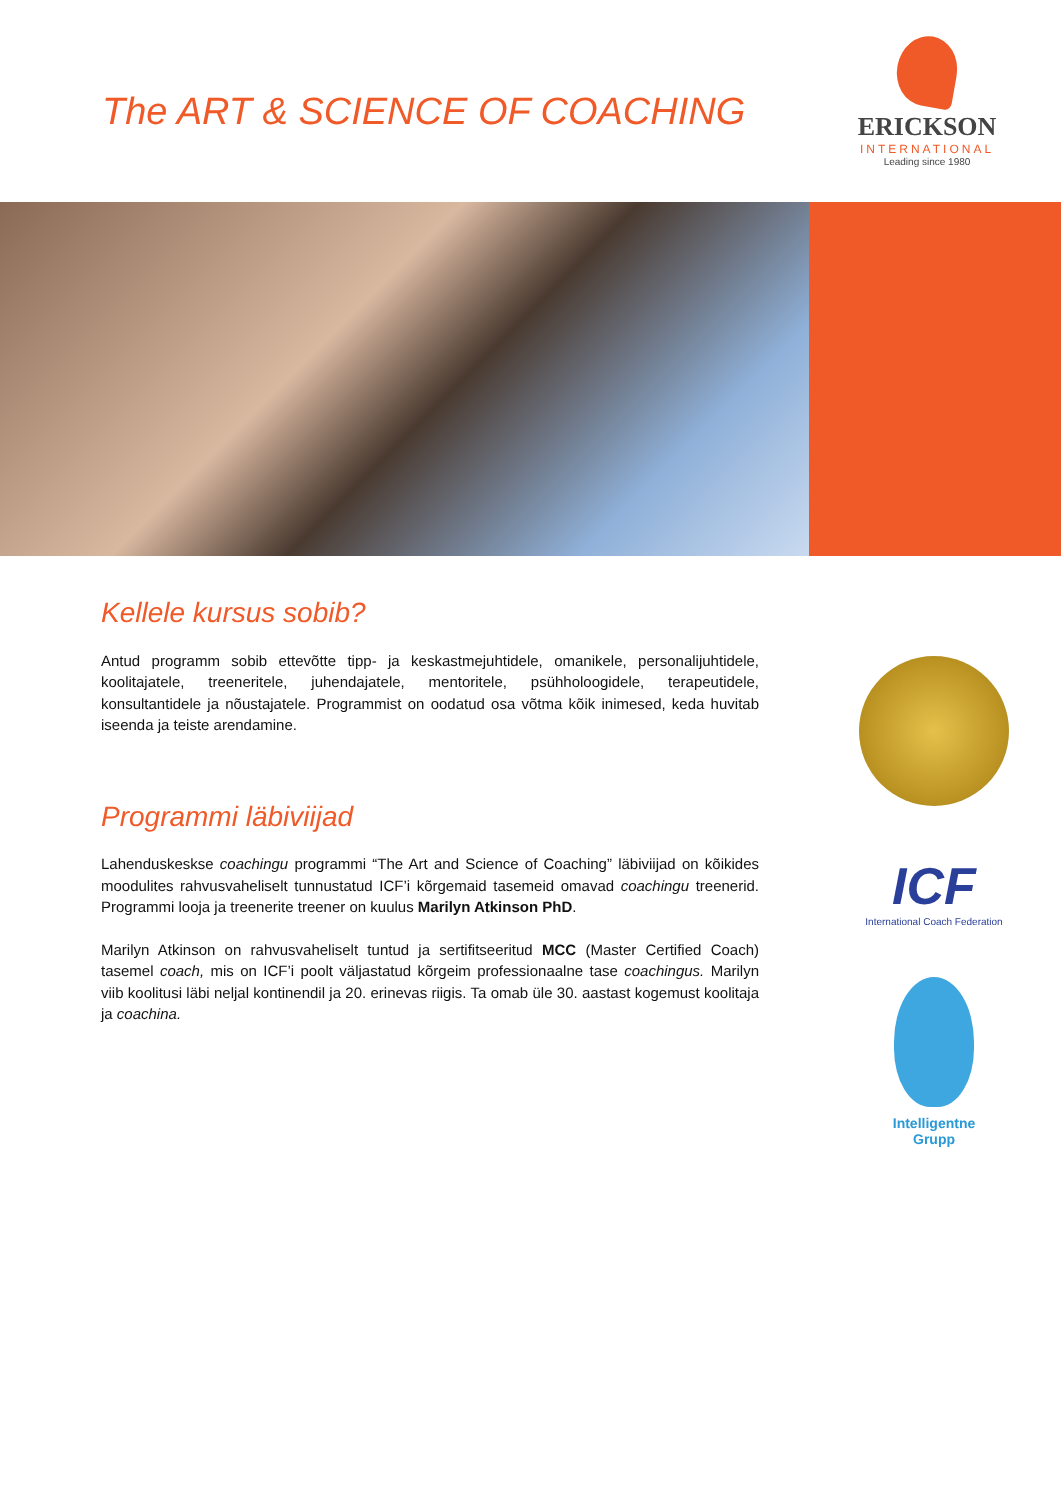The ART & SCIENCE OF COACHING
ERICKSON
INTERNATIONAL
Leading since 1980
Kellele kursus sobib?
Antud programm sobib ettevõtte tipp- ja keskastmejuhtidele, omanikele, personalijuhtidele, koolitajatele, treeneritele, juhendajatele, mentoritele, psühholoogidele, terapeutidele, konsultantidele ja nõustajatele. Programmist on oodatud osa võtma kõik inimesed, keda huvitab iseenda ja teiste arendamine.
Programmi läbiviijad
Lahenduskeskse coachingu programmi “The Art and Science of Coaching” läbiviijad on kõikides moodulites rahvusvaheliselt tunnustatud ICF’i kõrgemaid tasemeid omavad coachingu treenerid. Programmi looja ja treenerite treener on kuulus Marilyn Atkinson PhD.
Marilyn Atkinson on rahvusvaheliselt tuntud ja sertifitseeritud MCC (Master Certified Coach) tasemel coach, mis on ICF’i poolt väljastatud kõrgeim professionaalne tase coachingus. Marilyn viib koolitusi läbi neljal kontinendil ja 20. erinevas riigis. Ta omab üle 30. aastast kogemust koolitaja ja coachina.
ICF
International Coach Federation
Intelligentne
Grupp